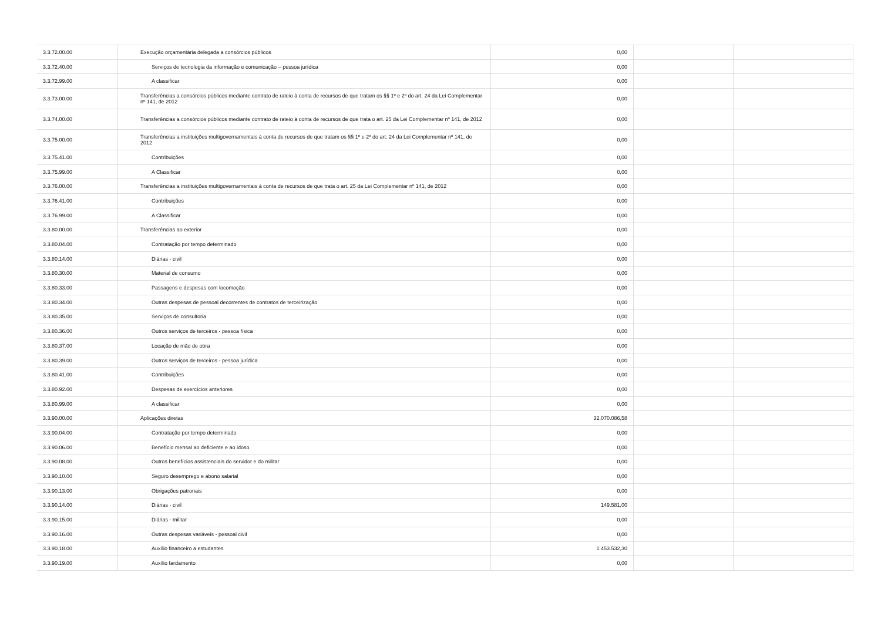| 3.3.72.00.00 | Execução orçamentária delegada a consórcios públicos | 0,00 | | |
| 3.3.72.40.00 | Serviços de tecnologia da informação e comunicação – pessoa jurídica | 0,00 | | |
| 3.3.72.99.00 | A classificar | 0,00 | | |
| 3.3.73.00.00 | Transferências a consórcios públicos mediante contrato de rateio à conta de recursos de que tratam os §§ 1º e 2º do art. 24 da Lei Complementar nº 141, de 2012 | 0,00 | | |
| 3.3.74.00.00 | Transferências a consórcios públicos mediante contrato de rateio à conta de recursos de que trata o art. 25 da Lei Complementar nº 141, de 2012 | 0,00 | | |
| 3.3.75.00.00 | Transferências a instituições multigovernamentais à conta de recursos de que tratam os §§ 1º e 2º do art. 24 da Lei Complementar nº 141, de 2012 | 0,00 | | |
| 3.3.75.41.00 | Contribuições | 0,00 | | |
| 3.3.75.99.00 | A Classificar | 0,00 | | |
| 3.3.76.00.00 | Transferências a instituições multigovernamentais à conta de recursos de que trata o art. 25 da Lei Complementar nº 141, de 2012 | 0,00 | | |
| 3.3.76.41.00 | Contribuições | 0,00 | | |
| 3.3.76.99.00 | A Classificar | 0,00 | | |
| 3.3.80.00.00 | Transferências ao exterior | 0,00 | | |
| 3.3.80.04.00 | Contratação por tempo determinado | 0,00 | | |
| 3.3.80.14.00 | Diárias - civil | 0,00 | | |
| 3.3.80.30.00 | Material de consumo | 0,00 | | |
| 3.3.80.33.00 | Passagens e despesas com locomoção | 0,00 | | |
| 3.3.80.34.00 | Outras despesas de pessoal decorrentes de contratos de terceirização | 0,00 | | |
| 3.3.80.35.00 | Serviços de consultoria | 0,00 | | |
| 3.3.80.36.00 | Outros serviços de terceiros - pessoa física | 0,00 | | |
| 3.3.80.37.00 | Locação de mão de obra | 0,00 | | |
| 3.3.80.39.00 | Outros serviços de terceiros - pessoa jurídica | 0,00 | | |
| 3.3.80.41.00 | Contribuições | 0,00 | | |
| 3.3.80.92.00 | Despesas de exercícios anteriores | 0,00 | | |
| 3.3.80.99.00 | A classificar | 0,00 | | |
| 3.3.90.00.00 | Aplicações diretas | 32.070.086,58 | | |
| 3.3.90.04.00 | Contratação por tempo determinado | 0,00 | | |
| 3.3.90.06.00 | Benefício mensal ao deficiente e ao idoso | 0,00 | | |
| 3.3.90.08.00 | Outros benefícios assistenciais do servidor e do militar | 0,00 | | |
| 3.3.90.10.00 | Seguro desemprego e abono salarial | 0,00 | | |
| 3.3.90.13.00 | Obrigações patronais | 0,00 | | |
| 3.3.90.14.00 | Diárias - civil | 149.581,00 | | |
| 3.3.90.15.00 | Diárias - militar | 0,00 | | |
| 3.3.90.16.00 | Outras despesas variáveis - pessoal civil | 0,00 | | |
| 3.3.90.18.00 | Auxílio financeiro a estudantes | 1.453.532,30 | | |
| 3.3.90.19.00 | Auxílio fardamento | 0,00 | | |